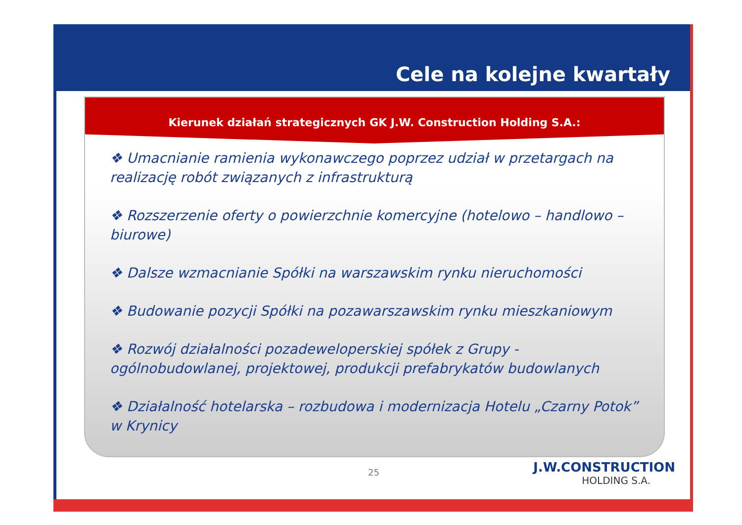Cele na kolejne kwartały
Kierunek działań strategicznych GK J.W. Construction Holding S.A.:
❖ Umacnianie ramienia wykonawczego poprzez udział w przetargach na realizację robót związanych z infrastrukturą
❖ Rozszerzenie oferty o powierzchnie komercyjne (hotelowo – handlowo – biurowe)
❖ Dalsze wzmacnianie Spółki na warszawskim rynku nieruchomości
❖ Budowanie pozycji Spółki na pozawarszawskim rynku mieszkaniowym
❖ Rozwój działalności pozadeweloperskiej spółek z Grupy - ogólnobudowlanej, projektowej, produkcji prefabrykatów budowlanych
❖ Działalność hotelarska – rozbudowa i modernizacja Hotelu „Czarny Potok” w Krynicy
25 J.W.CONSTRUCTION
HOLDING S.A.